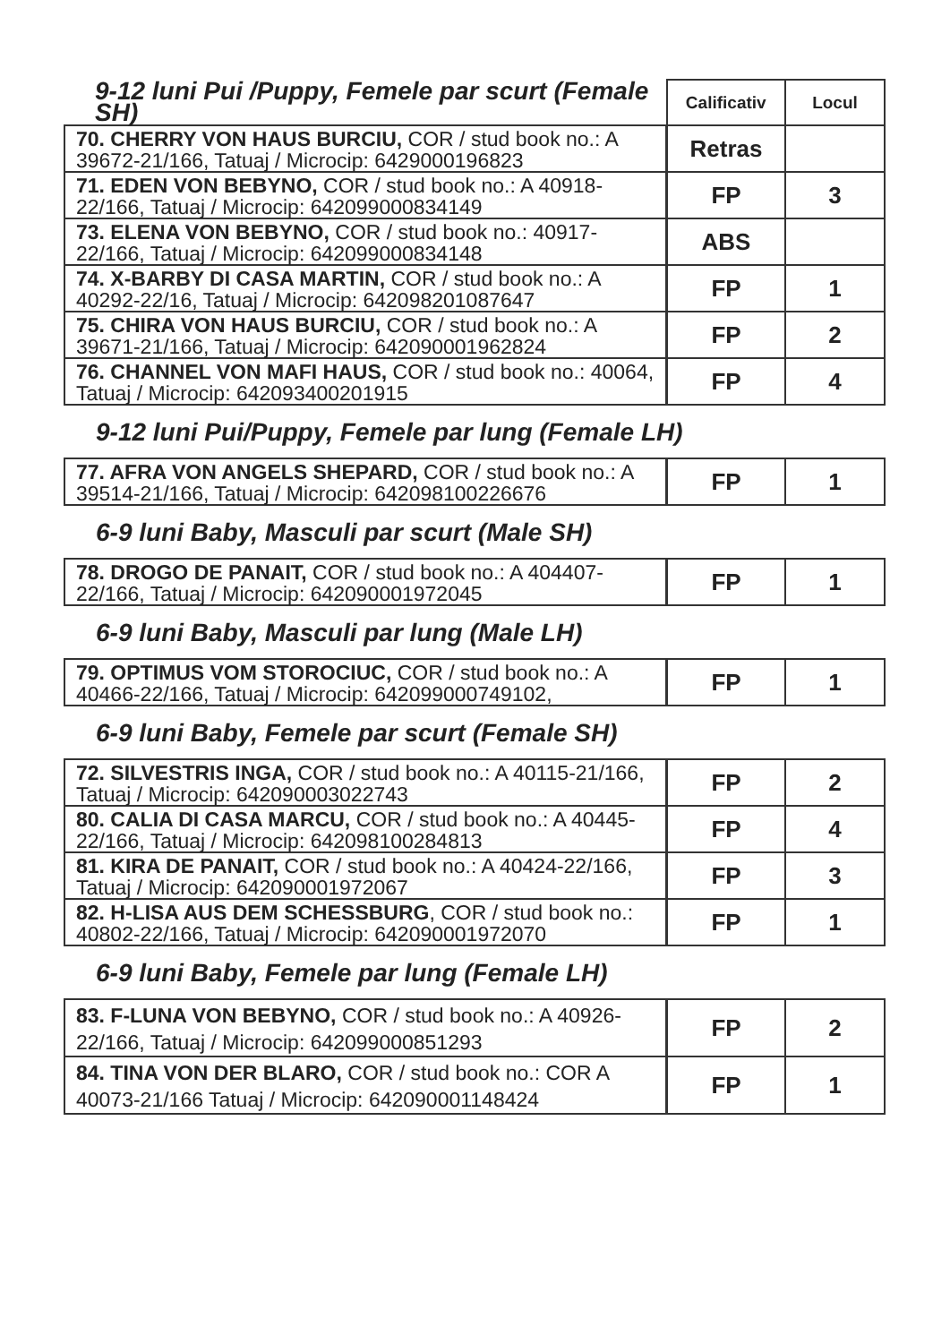| 9-12 luni Pui /Puppy, Femele par scurt (Female SH) | Calificativ | Locul |
| --- | --- | --- |
| 70. CHERRY VON HAUS BURCIU, COR / stud book no.: A 39672-21/166, Tatuaj / Microcip: 6429000196823 | Retras | |
| 71. EDEN VON BEBYNO, COR / stud book no.: A 40918-22/166, Tatuaj / Microcip: 642099000834149 | FP | 3 |
| 73. ELENA VON BEBYNO, COR / stud book no.: 40917-22/166, Tatuaj / Microcip: 642099000834148 | ABS | |
| 74. X-BARBY DI CASA MARTIN, COR / stud book no.: A 40292-22/16, Tatuaj / Microcip: 64209820108764­7 | FP | 1 |
| 75. CHIRA VON HAUS BURCIU, COR / stud book no.: A 39671-21/166, Tatuaj / Microcip: 642090001962824 | FP | 2 |
| 76. CHANNEL VON MAFI HAUS, COR / stud book no.: 40064, Tatuaj / Microcip: 642093400201915 | FP | 4 |
9-12 luni Pui/Puppy, Femele par lung (Female LH)
| 77. AFRA VON ANGELS SHEPARD, COR / stud book no.: A 39514-21/166, Tatuaj / Microcip: 642098100226676 | FP | 1 |
6-9 luni Baby, Masculi par scurt (Male SH)
| 78. DROGO DE PANAIT, COR / stud book no.: A 404407-22/166, Tatuaj / Microcip: 642090001972045 | FP | 1 |
6-9 luni Baby, Masculi par lung (Male LH)
| 79. OPTIMUS VOM STOROCIUC, COR / stud book no.: A 40466-22/166, Tatuaj / Microcip: 642099000749102, | FP | 1 |
6-9 luni Baby, Femele par scurt (Female SH)
| 72. SILVESTRIS INGA, COR / stud book no.: A 40115-21/166, Tatuaj / Microcip: 642090003022743 | FP | 2 |
| 80. CALIA DI CASA MARCU, COR / stud book no.: A 40445-22/166, Tatuaj / Microcip: 642098100284813 | FP | 4 |
| 81. KIRA DE PANAIT, COR / stud book no.: A 40424-22/166, Tatuaj / Microcip: 642090001972067 | FP | 3 |
| 82. H-LISA AUS DEM SCHESSBURG , COR / stud book no.: 40802-22/166, Tatuaj / Microcip: 642090001972070 | FP | 1 |
6-9 luni Baby, Femele par lung (Female LH)
| 83. F-LUNA VON BEBYNO, COR / stud book no.: A 40926-22/166, Tatuaj / Microcip: 642099000851293 | FP | 2 |
| 84. TINA VON DER BLARO, COR / stud book no.: COR A 40073-21/166 Tatuaj / Microcip: 642090001148424 | FP | 1 |